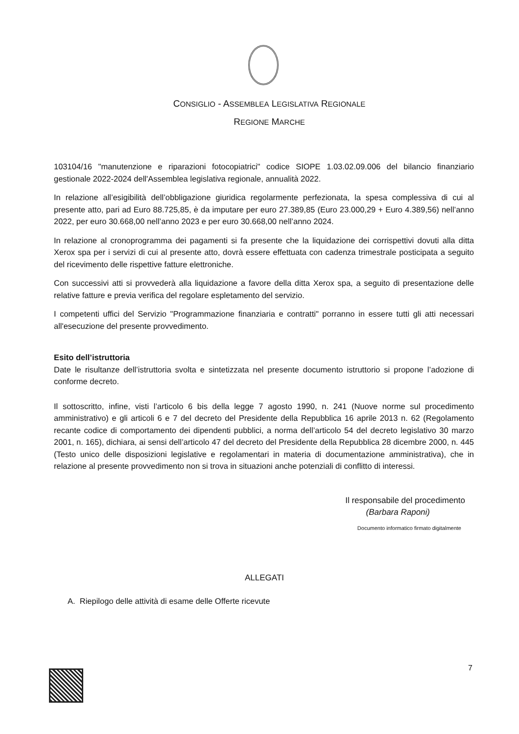CONSIGLIO - ASSEMBLEA LEGISLATIVA REGIONALE
REGIONE MARCHE
103104/16 "manutenzione e riparazioni fotocopiatrici" codice SIOPE 1.03.02.09.006 del bilancio finanziario gestionale 2022-2024 dell'Assemblea legislativa regionale, annualità 2022.
In relazione all’esigibilità dell’obbligazione giuridica regolarmente perfezionata, la spesa complessiva di cui al presente atto, pari ad Euro 88.725,85, è da imputare per euro 27.389,85 (Euro 23.000,29 + Euro 4.389,56) nell’anno 2022, per euro 30.668,00 nell’anno 2023 e per euro 30.668,00 nell’anno 2024.
In relazione al cronoprogramma dei pagamenti si fa presente che la liquidazione dei corrispettivi dovuti alla ditta Xerox spa per i servizi di cui al presente atto, dovrà essere effettuata con cadenza trimestrale posticipata a seguito del ricevimento delle rispettive fatture elettroniche.
Con successivi atti si provvederà alla liquidazione a favore della ditta Xerox spa, a seguito di presentazione delle relative fatture e previa verifica del regolare espletamento del servizio.
I competenti uffici del Servizio "Programmazione finanziaria e contratti" porranno in essere tutti gli atti necessari all'esecuzione del presente provvedimento.
Esito dell’istruttoria
Date le risultanze dell’istruttoria svolta e sintetizzata nel presente documento istruttorio si propone l’adozione di conforme decreto.
Il sottoscritto, infine, visti l’articolo 6 bis della legge 7 agosto 1990, n. 241 (Nuove norme sul procedimento amministrativo) e gli articoli 6 e 7 del decreto del Presidente della Repubblica 16 aprile 2013 n. 62 (Regolamento recante codice di comportamento dei dipendenti pubblici, a norma dell’articolo 54 del decreto legislativo 30 marzo 2001, n. 165), dichiara, ai sensi dell’articolo 47 del decreto del Presidente della Repubblica 28 dicembre 2000, n. 445 (Testo unico delle disposizioni legislative e regolamentari in materia di documentazione amministrativa), che in relazione al presente provvedimento non si trova in situazioni anche potenziali di conflitto di interessi.
Il responsabile del procedimento
(Barbara Raponi)
Documento informatico firmato digitalmente
ALLEGATI
A. Riepilogo delle attività di esame delle Offerte ricevute
7